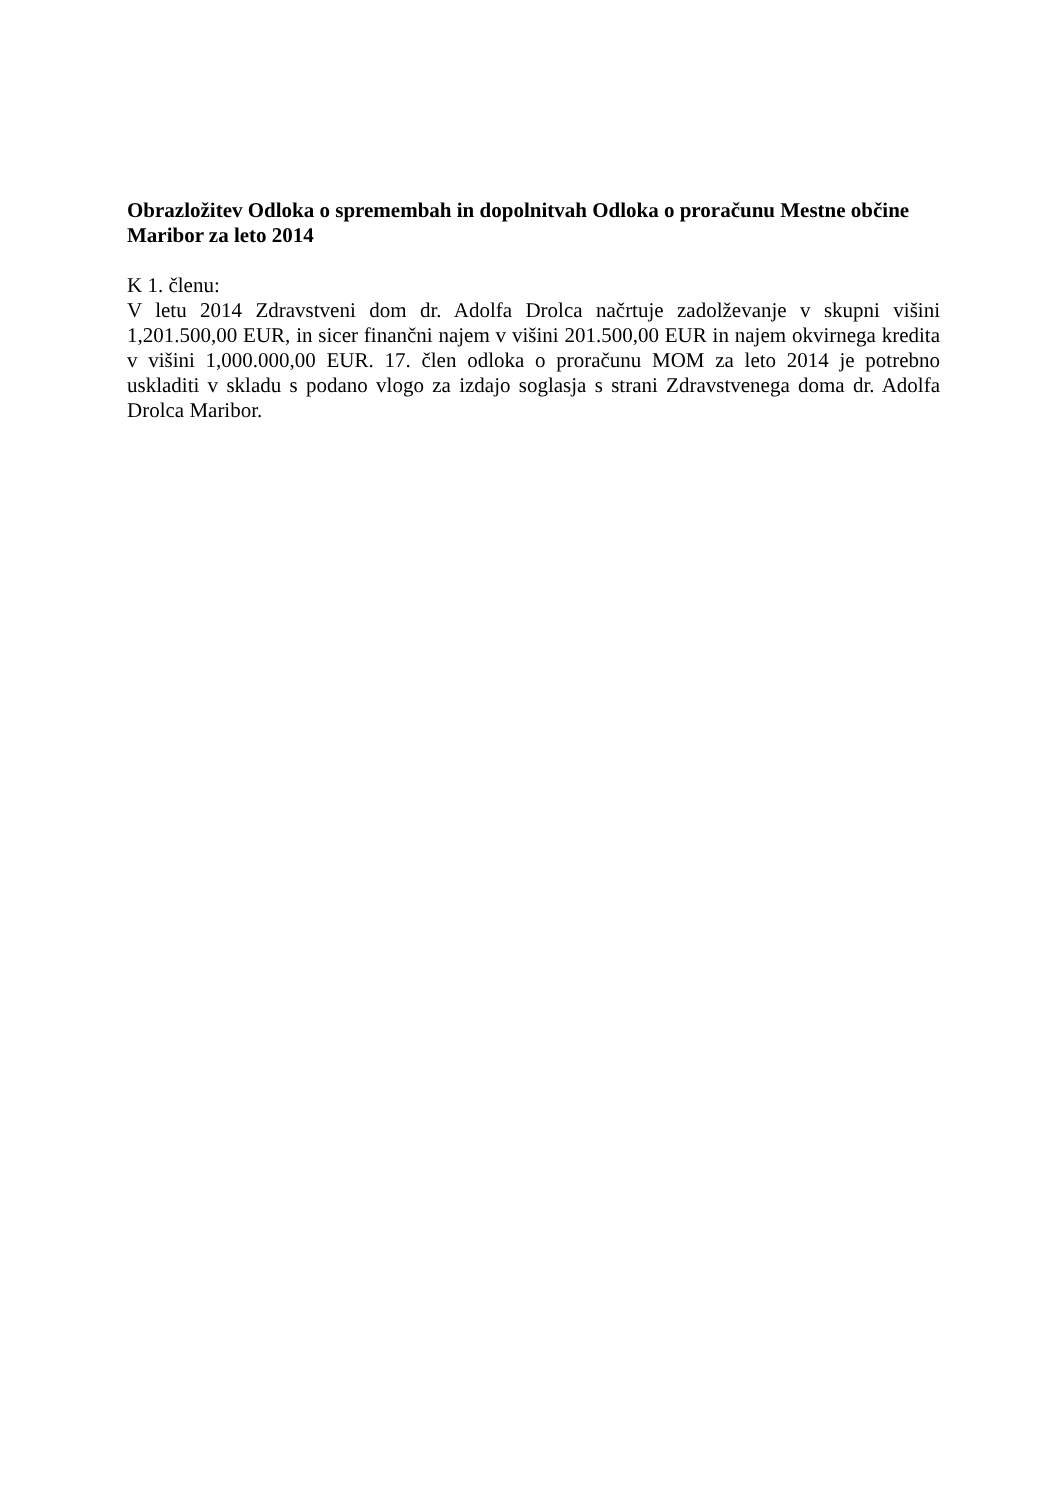Obrazložitev Odloka o spremembah in dopolnitvah Odloka o proračunu Mestne občine Maribor za leto 2014
K 1. členu:
V letu 2014 Zdravstveni dom dr. Adolfa Drolca načrtuje zadolževanje v skupni višini 1,201.500,00 EUR, in sicer finančni najem v višini 201.500,00 EUR in najem okvirnega kredita v višini 1,000.000,00 EUR. 17. člen odloka o proračunu MOM za leto 2014 je potrebno uskladiti v skladu s podano vlogo za izdajo soglasja s strani Zdravstvenega doma dr. Adolfa Drolca Maribor.